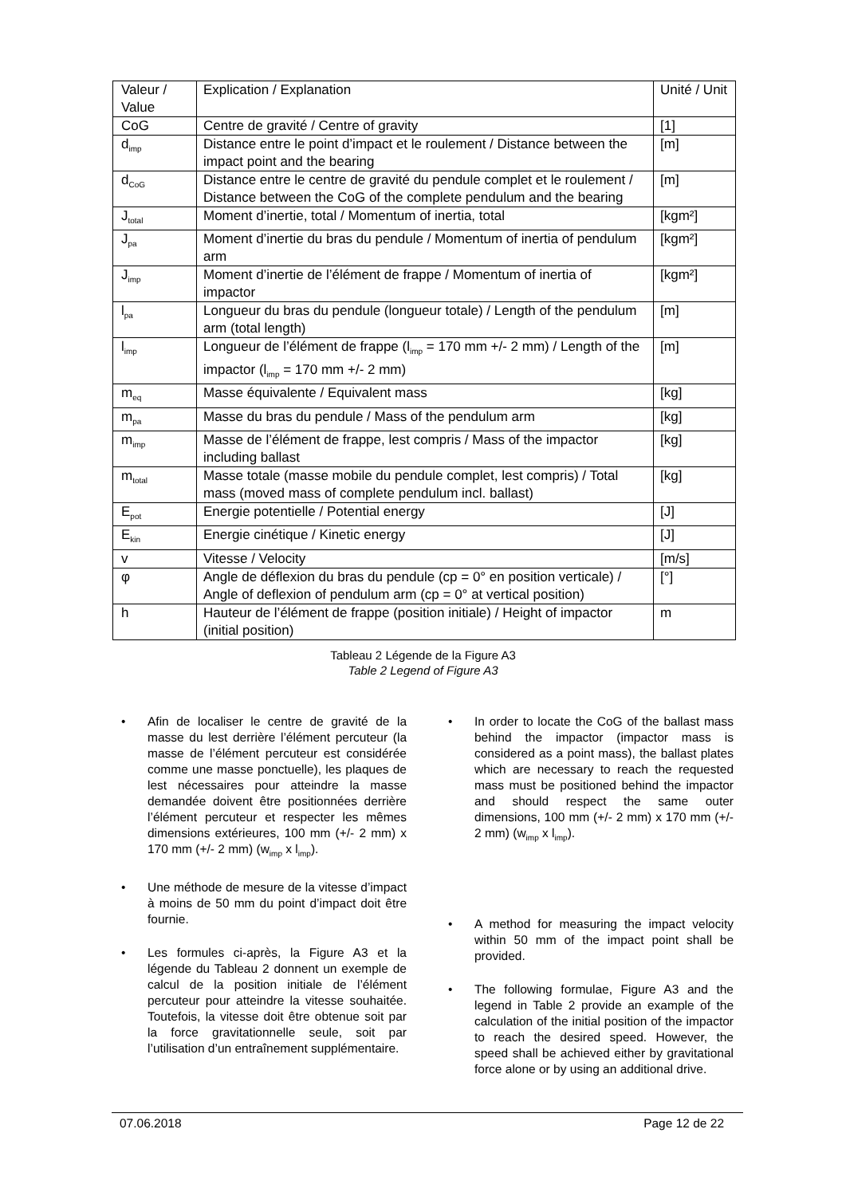| Valeur / Value | Explication / Explanation | Unité / Unit |
| CoG | Centre de gravité / Centre of gravity | [1] |
| d<sub>imp</sub> | Distance entre le point d’impact et le roulement / Distance between the impact point and the bearing | [m] |
| d<sub>CoG</sub> | Distance entre le centre de gravité du pendule complet et le roulement / Distance between the CoG of the complete pendulum and the bearing | [m] |
| J<sub>total</sub> | Moment d’inertie, total / Momentum of inertia, total | [kgm²] |
| J<sub>pa</sub> | Moment d’inertie du bras du pendule / Momentum of inertia of pendulum arm | [kgm²] |
| J<sub>imp</sub> | Moment d’inertie de l’élément de frappe / Momentum of inertia of impactor | [kgm²] |
| l<sub>pa</sub> | Longueur du bras du pendule (longueur totale) / Length of the pendulum arm (total length) | [m] |
| l<sub>imp</sub> | Longueur de l’élément de frappe (l<sub>imp</sub> = 170 mm +/- 2 mm) / Length of the impactor (l<sub>imp</sub> = 170 mm +/- 2 mm) | [m] |
| m<sub>eq</sub> | Masse équivalente / Equivalent mass | [kg] |
| m<sub>pa</sub> | Masse du bras du pendule / Mass of the pendulum arm | [kg] |
| m<sub>imp</sub> | Masse de l’élément de frappe, lest compris / Mass of the impactor including ballast | [kg] |
| m<sub>total</sub> | Masse totale (masse mobile du pendule complet, lest compris) / Total mass (moved mass of complete pendulum incl. ballast) | [kg] |
| E<sub>pot</sub> | Energie potentielle / Potential energy | [J] |
| E<sub>kin</sub> | Energie cinétique / Kinetic energy | [J] |
| v | Vitesse / Velocity | [m/s] |
| φ | Angle de déflexion du bras du pendule (cp = 0° en position verticale) / Angle of deflexion of pendulum arm (cp = 0° at vertical position) | [°] |
| h | Hauteur de l’élément de frappe (position initiale) / Height of impactor (initial position) | m |
Tableau 2 Légende de la Figure A3
Table 2 Legend of Figure A3
• Afin de localiser le centre de gravité de la masse du lest derrière l’élément percuteur (la masse de l’élément percuteur est considérée comme une masse ponctuelle), les plaques de lest nécessaires pour atteindre la masse demandée doivent être positionnées derrière l’élément percuteur et respecter les mêmes dimensions extérieures, 100 mm (+/- 2 mm) x 170 mm (+/- 2 mm) (w<sub>imp</sub> x l<sub>imp</sub>).
• Une méthode de mesure de la vitesse d’impact à moins de 50 mm du point d’impact doit être fournie.
• Les formules ci-après, la Figure A3 et la légende du Tableau 2 donnent un exemple de calcul de la position initiale de l’élément percuteur pour atteindre la vitesse souhaitée. Toutefois, la vitesse doit être obtenue soit par la force gravitationnelle seule, soit par l’utilisation d’un entraînement supplémentaire.
• In order to locate the CoG of the ballast mass behind the impactor (impactor mass is considered as a point mass), the ballast plates which are necessary to reach the requested mass must be positioned behind the impactor and should respect the same outer dimensions, 100 mm (+/- 2 mm) x 170 mm (+/- 2 mm) (w<sub>imp</sub> x l<sub>imp</sub>).
• A method for measuring the impact velocity within 50 mm of the impact point shall be provided.
• The following formulae, Figure A3 and the legend in Table 2 provide an example of the calculation of the initial position of the impactor to reach the desired speed. However, the speed shall be achieved either by gravitational force alone or by using an additional drive.
07.06.2018 Page 12 de 22